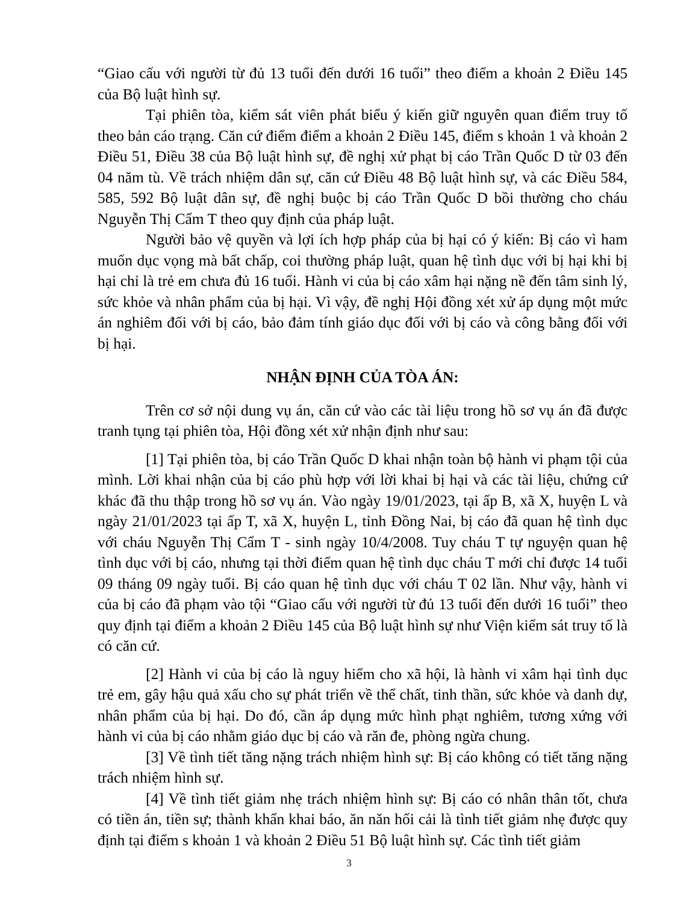“Giao cấu với người từ đủ 13 tuổi đến dưới 16 tuổi” theo điểm a khoản 2 Điều 145 của Bộ luật hình sự.
Tại phiên tòa, kiểm sát viên phát biểu ý kiến giữ nguyên quan điểm truy tố theo bản cáo trạng. Căn cứ điểm điểm a khoản 2 Điều 145, điểm s khoản 1 và khoản 2 Điều 51, Điều 38 của Bộ luật hình sự, đề nghị xử phạt bị cáo Trần Quốc D từ 03 đến 04 năm tù. Về trách nhiệm dân sự, căn cứ Điều 48 Bộ luật hình sự, và các Điều 584, 585, 592 Bộ luật dân sự, đề nghị buộc bị cáo Trần Quốc D bồi thường cho cháu Nguyễn Thị Cẩm T theo quy định của pháp luật.
Người bảo vệ quyền và lợi ích hợp pháp của bị hại có ý kiến: Bị cáo vì ham muốn dục vọng mà bất chấp, coi thường pháp luật, quan hệ tình dục với bị hại khi bị hại chỉ là trẻ em chưa đủ 16 tuổi. Hành vi của bị cáo xâm hại nặng nề đến tâm sinh lý, sức khỏe và nhân phẩm của bị hại. Vì vậy, đề nghị Hội đồng xét xử áp dụng một mức án nghiêm đối với bị cáo, bảo đảm tính giáo dục đối với bị cáo và công bằng đối với bị hại.
NHẬN ĐỊNH CỦA TÒA ÁN:
Trên cơ sở nội dung vụ án, căn cứ vào các tài liệu trong hồ sơ vụ án đã được tranh tụng tại phiên tòa, Hội đồng xét xử nhận định như sau:
[1] Tại phiên tòa, bị cáo Trần Quốc D khai nhận toàn bộ hành vi phạm tội của mình. Lời khai nhận của bị cáo phù hợp với lời khai bị hại và các tài liệu, chứng cứ khác đã thu thập trong hồ sơ vụ án. Vào ngày 19/01/2023, tại ấp B, xã X, huyện L và ngày 21/01/2023 tại ấp T, xã X, huyện L, tỉnh Đồng Nai, bị cáo đã quan hệ tình dục với cháu Nguyễn Thị Cẩm T - sinh ngày 10/4/2008. Tuy cháu T tự nguyện quan hệ tình dục với bị cáo, nhưng tại thời điểm quan hệ tình dục cháu T mới chỉ được 14 tuổi 09 tháng 09 ngày tuổi. Bị cáo quan hệ tình dục với cháu T 02 lần. Như vậy, hành vi của bị cáo đã phạm vào tội “Giao cấu với người từ đủ 13 tuổi đến dưới 16 tuổi” theo quy định tại điểm a khoản 2 Điều 145 của Bộ luật hình sự như Viện kiểm sát truy tố là có căn cứ.
[2] Hành vi của bị cáo là nguy hiểm cho xã hội, là hành vi xâm hại tình dục trẻ em, gây hậu quả xấu cho sự phát triển về thể chất, tinh thần, sức khỏe và danh dự, nhân phẩm của bị hại. Do đó, cần áp dụng mức hình phạt nghiêm, tương xứng với hành vi của bị cáo nhằm giáo dục bị cáo và răn đe, phòng ngừa chung.
[3] Về tình tiết tăng nặng trách nhiệm hình sự: Bị cáo không có tiết tăng nặng trách nhiệm hình sự.
[4] Về tình tiết giảm nhẹ trách nhiệm hình sự: Bị cáo có nhân thân tốt, chưa có tiền án, tiền sự; thành khẩn khai báo, ăn năn hối cải là tình tiết giảm nhẹ được quy định tại điểm s khoản 1 và khoản 2 Điều 51 Bộ luật hình sự. Các tình tiết giảm
3